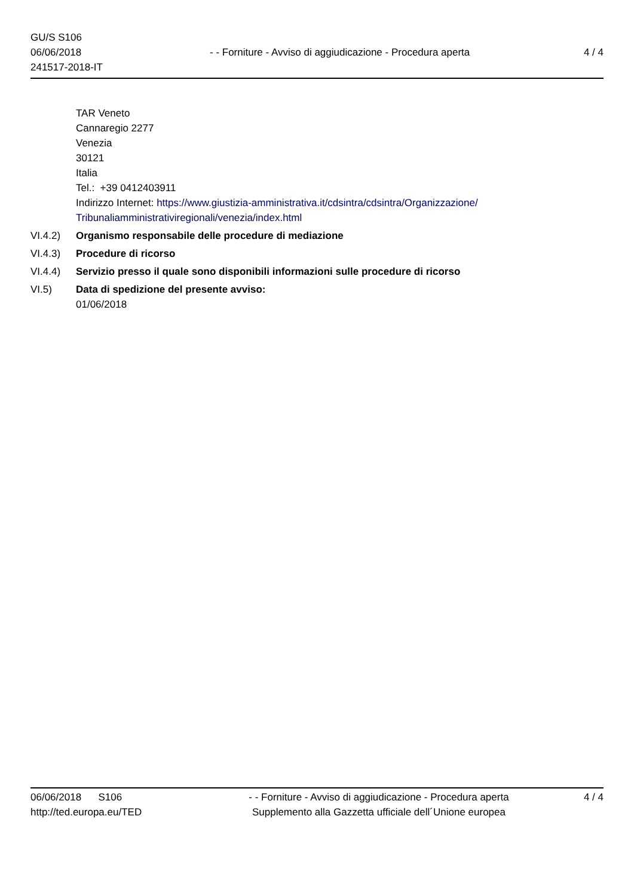GU/S S106
06/06/2018
241517-2018-IT
- - Forniture - Avviso di aggiudicazione - Procedura aperta
4 / 4
TAR Veneto
Cannaregio 2277
Venezia
30121
Italia
Tel.: +39 0412403911
Indirizzo Internet: https://www.giustizia-amministrativa.it/cdsintra/cdsintra/Organizzazione/ Tribunaliamministrativiregionali/venezia/index.html
VI.4.2) Organismo responsabile delle procedure di mediazione
VI.4.3) Procedure di ricorso
VI.4.4) Servizio presso il quale sono disponibili informazioni sulle procedure di ricorso
VI.5) Data di spedizione del presente avviso:
01/06/2018
06/06/2018 S106
http://ted.europa.eu/TED
- - Forniture - Avviso di aggiudicazione - Procedura aperta
Supplemento alla Gazzetta ufficiale dell´Unione europea
4 / 4